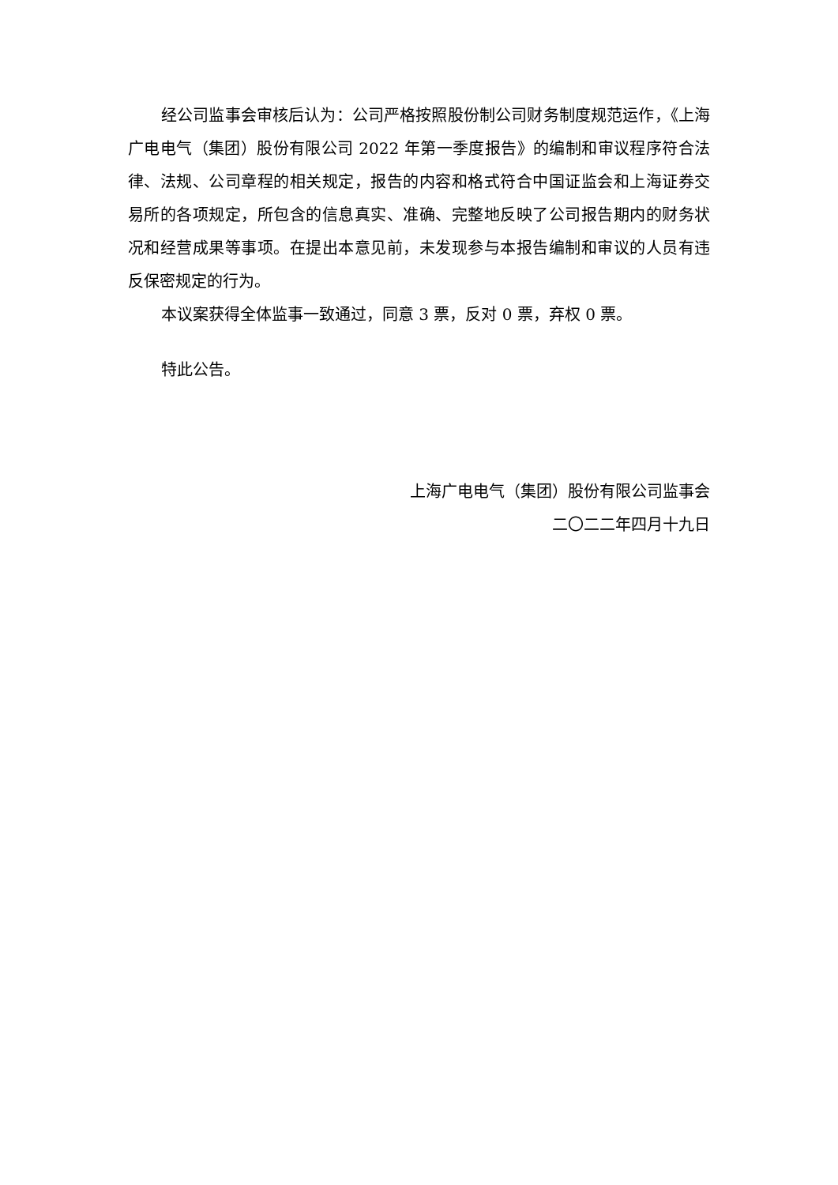经公司监事会审核后认为：公司严格按照股份制公司财务制度规范运作，《上海广电电气（集团）股份有限公司 2022 年第一季度报告》的编制和审议程序符合法律、法规、公司章程的相关规定，报告的内容和格式符合中国证监会和上海证券交易所的各项规定，所包含的信息真实、准确、完整地反映了公司报告期内的财务状况和经营成果等事项。在提出本意见前，未发现参与本报告编制和审议的人员有违反保密规定的行为。
本议案获得全体监事一致通过，同意 3 票，反对 0 票，弃权 0 票。
特此公告。
上海广电电气（集团）股份有限公司监事会
二〇二二年四月十九日